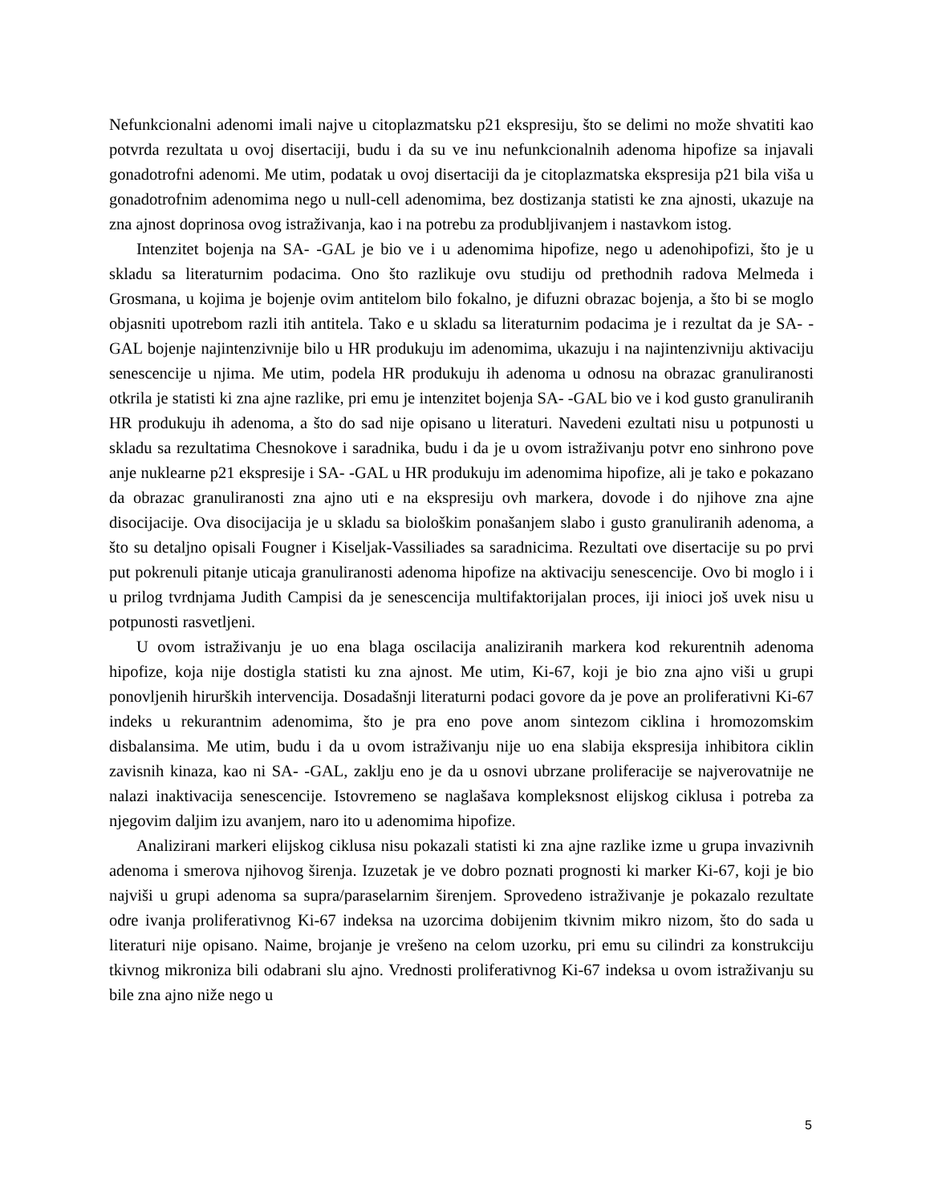Nefunkcionalni adenomi imali najve u citoplazmatsku p21 ekspresiju, što se delimi no može shvatiti kao potvrda rezultata u ovoj disertaciji, budu i da su ve inu nefunkcionalnih adenoma hipofize sa injavali gonadotrofni adenomi. Me utim, podatak u ovoj disertaciji da je citoplazmatska ekspresija p21 bila viša u gonadotrofnim adenomima nego u null-cell adenomima, bez dostizanja statisti ke zna ajnosti, ukazuje na zna ajnost doprinosa ovog istraživanja, kao i na potrebu za produbljivanjem i nastavkom istog.
Intenzitet bojenja na SA- -GAL je bio ve i u adenomima hipofize, nego u adenohipofizi, što je u skladu sa literaturnim podacima. Ono što razlikuje ovu studiju od prethodnih radova Melmeda i Grosmana, u kojima je bojenje ovim antitelom bilo fokalno, je difuzni obrazac bojenja, a što bi se moglo objasniti upotrebom razli itih antitela. Tako e u skladu sa literaturnim podacima je i rezultat da je SA- -GAL bojenje najintenzivnije bilo u HR produkuju im adenomima, ukazuju i na najintenzivniju aktivaciju senescencije u njima. Me utim, podela HR produkuju ih adenoma u odnosu na obrazac granuliranosti otkrila je statisti ki zna ajne razlike, pri emu je intenzitet bojenja SA- -GAL bio ve i kod gusto granuliranih HR produkuju ih adenoma, a što do sad nije opisano u literaturi. Navedeni ezultati nisu u potpunosti u skladu sa rezultatima Chesnokove i saradnika, budu i da je u ovom istraživanju potvr eno sinhrono pove anje nuklearne p21 ekspresije i SA- -GAL u HR produkuju im adenomima hipofize, ali je tako e pokazano da obrazac granuliranosti zna ajno uti e na ekspresiju ovh markera, dovode i do njihove zna ajne disocijacije. Ova disocijacija je u skladu sa biološkim ponašanjem slabo i gusto granuliranih adenoma, a što su detaljno opisali Fougner i Kiseljak-Vassiliades sa saradnicima. Rezultati ove disertacije su po prvi put pokrenuli pitanje uticaja granuliranosti adenoma hipofize na aktivaciju senescencije. Ovo bi moglo i i u prilog tvrdnjama Judith Campisi da je senescencija multifaktorijalan proces, iji inioci još uvek nisu u potpunosti rasvetljeni.
U ovom istraživanju je uo ena blaga oscilacija analiziranih markera kod rekurentnih adenoma hipofize, koja nije dostigla statisti ku zna ajnost. Me utim, Ki-67, koji je bio zna ajno viši u grupi ponovljenih hirurških intervencija. Dosadašnji literaturni podaci govore da je pove an proliferativni Ki-67 indeks u rekurantnim adenomima, što je pra eno pove anom sintezom ciklina i hromozomskim disbalansima. Me utim, budu i da u ovom istraživanju nije uo ena slabija ekspresija inhibitora ciklin zavisnih kinaza, kao ni SA- -GAL, zaklju eno je da u osnovi ubrzane proliferacije se najverovatnije ne nalazi inaktivacija senescencije. Istovremeno se naglašava kompleksnost elijskog ciklusa i potreba za njegovim daljim izu avanjem, naro ito u adenomima hipofize.
Analizirani markeri elijskog ciklusa nisu pokazali statisti ki zna ajne razlike izme u grupa invazivnih adenoma i smerova njihovog širenja. Izuzetak je ve dobro poznati prognosti ki marker Ki-67, koji je bio najviši u grupi adenoma sa supra/paraselarnim širenjem. Sprovedeno istraživanje je pokazalo rezultate odre ivanja proliferativnog Ki-67 indeksa na uzorcima dobijenim tkivnim mikro nizom, što do sada u literaturi nije opisano. Naime, brojanje je vrešeno na celom uzorku, pri emu su cilindri za konstrukciju tkivnog mikroniza bili odabrani slu ajno. Vrednosti proliferativnog Ki-67 indeksa u ovom istraživanju su bile zna ajno niže nego u
5